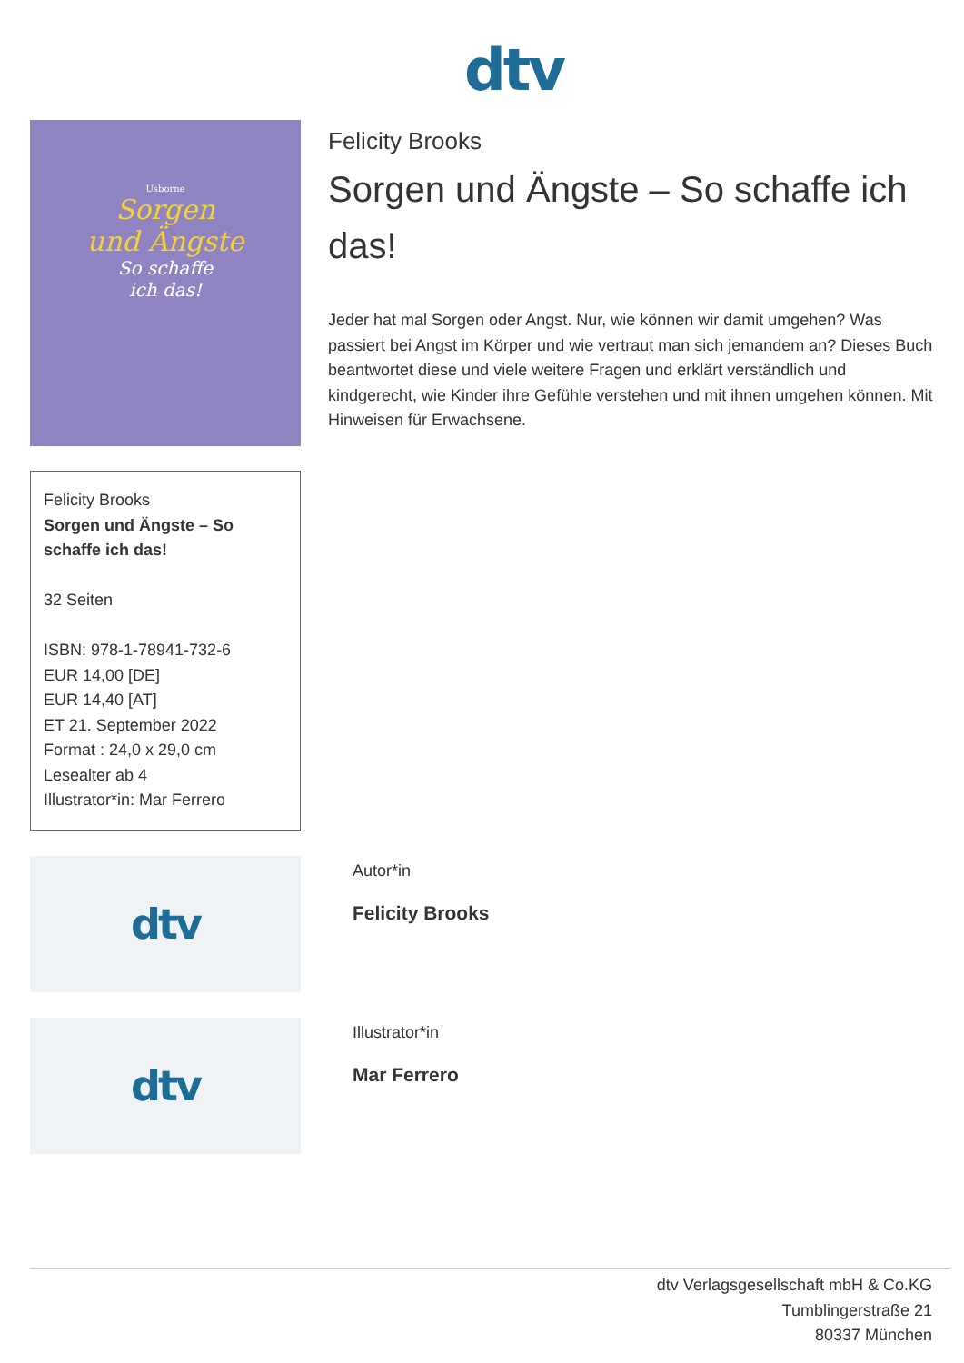dtv
Usborne
Sorgen
und Ängste
So schaffe
ich das!
Felicity Brooks
Sorgen und Ängste – So schaffe ich das!
32 Seiten
ISBN: 978-1-78941-732-6
EUR 14,00 [DE]
EUR 14,40 [AT]
ET 21. September 2022
Format : 24,0 x 29,0 cm
Lesealter ab 4
Illustrator*in: Mar Ferrero
Felicity Brooks
Sorgen und Ängste – So schaffe ich das!
Jeder hat mal Sorgen oder Angst. Nur, wie können wir damit umgehen? Was passiert bei Angst im Körper und wie vertraut man sich jemandem an? Dieses Buch beantwortet diese und viele weitere Fragen und erklärt verständlich und kindgerecht, wie Kinder ihre Gefühle verstehen und mit ihnen umgehen können. Mit Hinweisen für Erwachsene.
dtv
Autor*in
Felicity Brooks
dtv
Illustrator*in
Mar Ferrero
dtv Verlagsgesellschaft mbH & Co.KG
Tumblingerstraße 21
80337 München